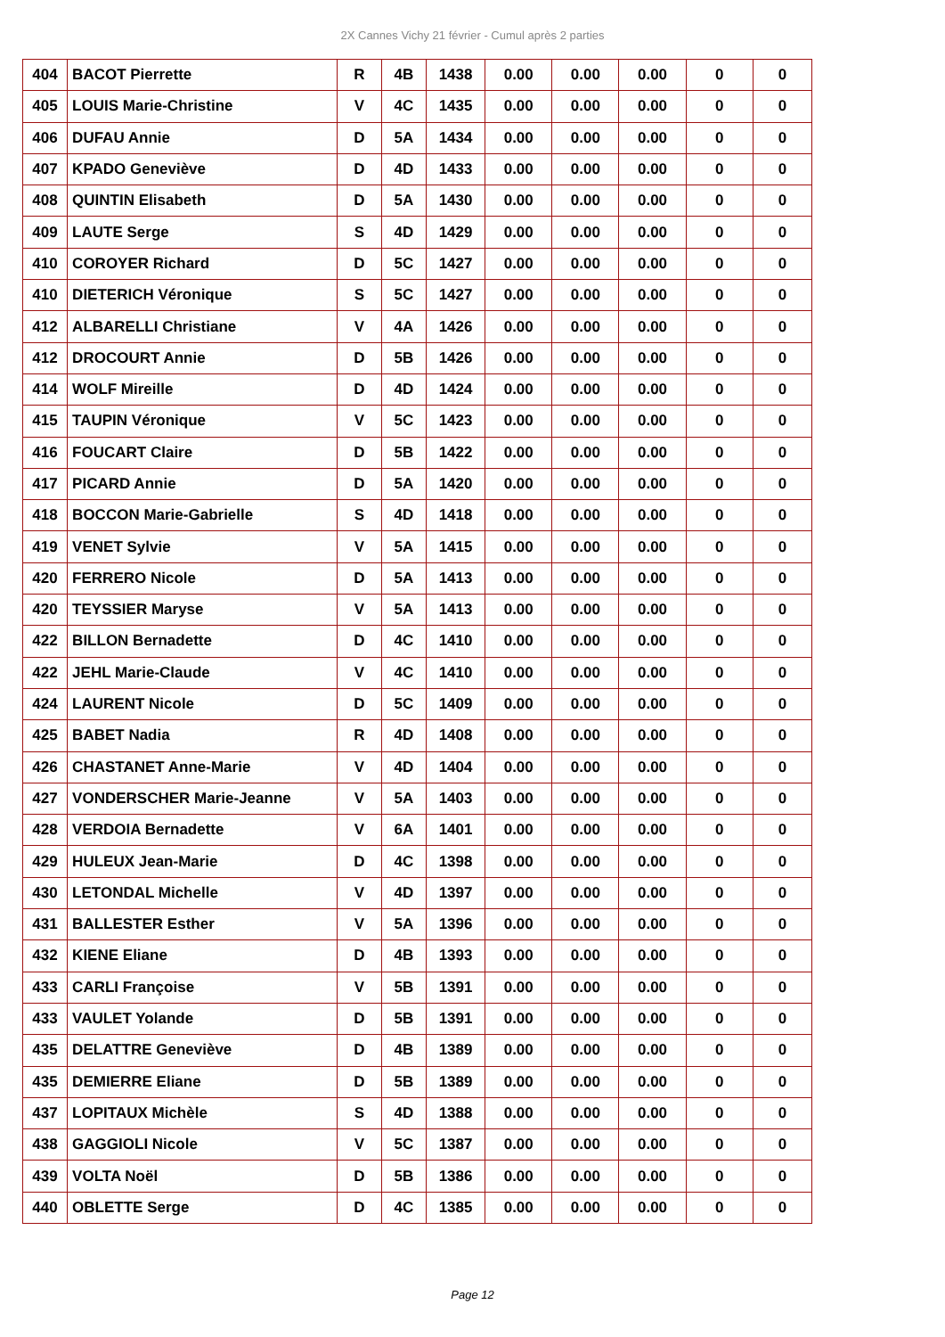2X Cannes Vichy 21 février - Cumul après 2 parties
| 404 | BACOT Pierrette | R | 4B | 1438 | 0.00 | 0.00 | 0.00 | 0 | 0 |
| 405 | LOUIS Marie-Christine | V | 4C | 1435 | 0.00 | 0.00 | 0.00 | 0 | 0 |
| 406 | DUFAU Annie | D | 5A | 1434 | 0.00 | 0.00 | 0.00 | 0 | 0 |
| 407 | KPADO Geneviève | D | 4D | 1433 | 0.00 | 0.00 | 0.00 | 0 | 0 |
| 408 | QUINTIN Elisabeth | D | 5A | 1430 | 0.00 | 0.00 | 0.00 | 0 | 0 |
| 409 | LAUTE Serge | S | 4D | 1429 | 0.00 | 0.00 | 0.00 | 0 | 0 |
| 410 | COROYER Richard | D | 5C | 1427 | 0.00 | 0.00 | 0.00 | 0 | 0 |
| 410 | DIETERICH Véronique | S | 5C | 1427 | 0.00 | 0.00 | 0.00 | 0 | 0 |
| 412 | ALBARELLI Christiane | V | 4A | 1426 | 0.00 | 0.00 | 0.00 | 0 | 0 |
| 412 | DROCOURT Annie | D | 5B | 1426 | 0.00 | 0.00 | 0.00 | 0 | 0 |
| 414 | WOLF Mireille | D | 4D | 1424 | 0.00 | 0.00 | 0.00 | 0 | 0 |
| 415 | TAUPIN Véronique | V | 5C | 1423 | 0.00 | 0.00 | 0.00 | 0 | 0 |
| 416 | FOUCART Claire | D | 5B | 1422 | 0.00 | 0.00 | 0.00 | 0 | 0 |
| 417 | PICARD Annie | D | 5A | 1420 | 0.00 | 0.00 | 0.00 | 0 | 0 |
| 418 | BOCCON Marie-Gabrielle | S | 4D | 1418 | 0.00 | 0.00 | 0.00 | 0 | 0 |
| 419 | VENET Sylvie | V | 5A | 1415 | 0.00 | 0.00 | 0.00 | 0 | 0 |
| 420 | FERRERO Nicole | D | 5A | 1413 | 0.00 | 0.00 | 0.00 | 0 | 0 |
| 420 | TEYSSIER Maryse | V | 5A | 1413 | 0.00 | 0.00 | 0.00 | 0 | 0 |
| 422 | BILLON Bernadette | D | 4C | 1410 | 0.00 | 0.00 | 0.00 | 0 | 0 |
| 422 | JEHL Marie-Claude | V | 4C | 1410 | 0.00 | 0.00 | 0.00 | 0 | 0 |
| 424 | LAURENT Nicole | D | 5C | 1409 | 0.00 | 0.00 | 0.00 | 0 | 0 |
| 425 | BABET Nadia | R | 4D | 1408 | 0.00 | 0.00 | 0.00 | 0 | 0 |
| 426 | CHASTANET Anne-Marie | V | 4D | 1404 | 0.00 | 0.00 | 0.00 | 0 | 0 |
| 427 | VONDERSCHER Marie-Jeanne | V | 5A | 1403 | 0.00 | 0.00 | 0.00 | 0 | 0 |
| 428 | VERDOIA Bernadette | V | 6A | 1401 | 0.00 | 0.00 | 0.00 | 0 | 0 |
| 429 | HULEUX Jean-Marie | D | 4C | 1398 | 0.00 | 0.00 | 0.00 | 0 | 0 |
| 430 | LETONDAL Michelle | V | 4D | 1397 | 0.00 | 0.00 | 0.00 | 0 | 0 |
| 431 | BALLESTER Esther | V | 5A | 1396 | 0.00 | 0.00 | 0.00 | 0 | 0 |
| 432 | KIENE Eliane | D | 4B | 1393 | 0.00 | 0.00 | 0.00 | 0 | 0 |
| 433 | CARLI Françoise | V | 5B | 1391 | 0.00 | 0.00 | 0.00 | 0 | 0 |
| 433 | VAULET Yolande | D | 5B | 1391 | 0.00 | 0.00 | 0.00 | 0 | 0 |
| 435 | DELATTRE Geneviève | D | 4B | 1389 | 0.00 | 0.00 | 0.00 | 0 | 0 |
| 435 | DEMIERRE Eliane | D | 5B | 1389 | 0.00 | 0.00 | 0.00 | 0 | 0 |
| 437 | LOPITAUX Michèle | S | 4D | 1388 | 0.00 | 0.00 | 0.00 | 0 | 0 |
| 438 | GAGGIOLI Nicole | V | 5C | 1387 | 0.00 | 0.00 | 0.00 | 0 | 0 |
| 439 | VOLTA Noël | D | 5B | 1386 | 0.00 | 0.00 | 0.00 | 0 | 0 |
| 440 | OBLETTE Serge | D | 4C | 1385 | 0.00 | 0.00 | 0.00 | 0 | 0 |
Page 12